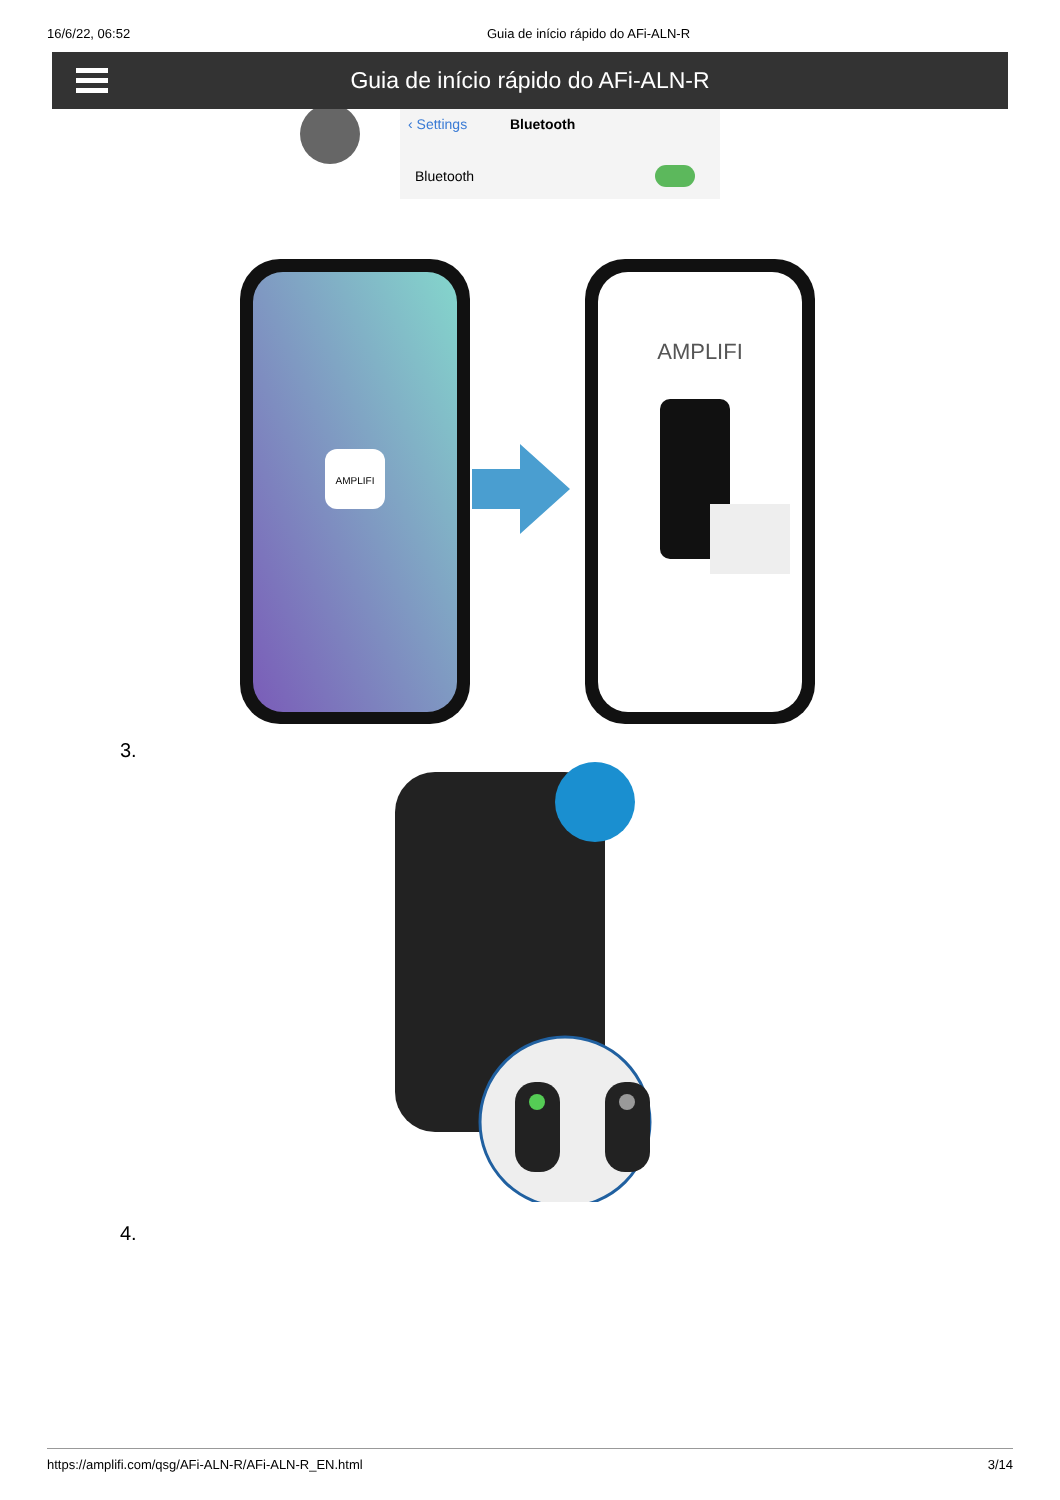16/6/22, 06:52 Guia de início rápido do AFi-ALN-R
Guia de início rápido do AFi-ALN-R
‹ Settings
Bluetooth
Bluetooth
AMPLIFI
AMPLIFI
3.
4.
https://amplifi.com/qsg/AFi-ALN-R/AFi-ALN-R_EN.html 3/14